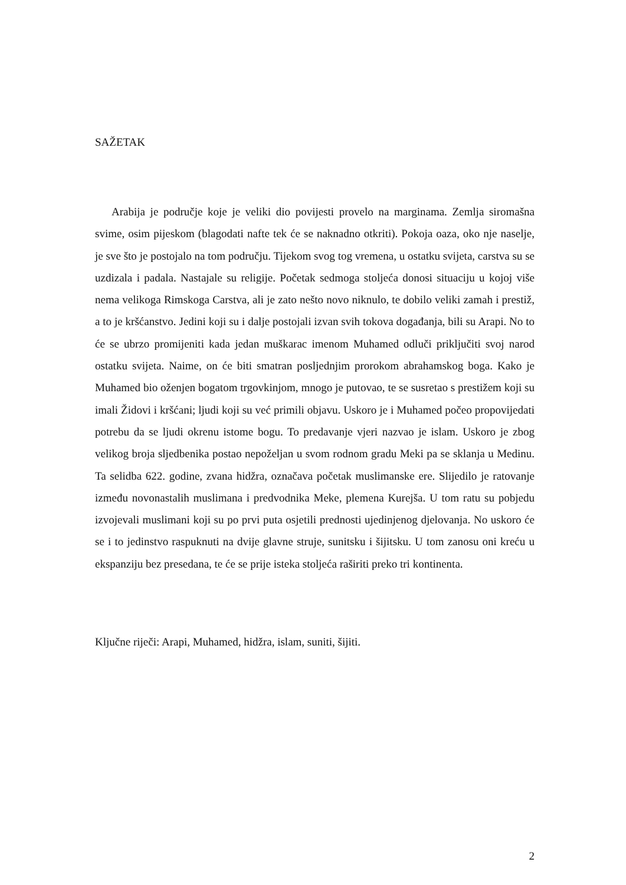SAŽETAK
Arabija je područje koje je veliki dio povijesti provelo na marginama. Zemlja siromašna svime, osim pijeskom (blagodati nafte tek će se naknadno otkriti). Pokoja oaza, oko nje naselje, je sve što je postojalo na tom području. Tijekom svog tog vremena, u ostatku svijeta, carstva su se uzdizala i padala. Nastajale su religije. Početak sedmoga stoljeća donosi situaciju u kojoj više nema velikoga Rimskoga Carstva, ali je zato nešto novo niknulo, te dobilo veliki zamah i prestiž, a to je kršćanstvo. Jedini koji su i dalje postojali izvan svih tokova događanja, bili su Arapi. No to će se ubrzo promijeniti kada jedan muškarac imenom Muhamed odluči priključiti svoj narod ostatku svijeta. Naime, on će biti smatran posljednjim prorokom abrahamskog boga. Kako je Muhamed bio oženjen bogatom trgovkinjom, mnogo je putovao, te se susretao s prestižem koji su imali Židovi i kršćani; ljudi koji su već primili objavu. Uskoro je i Muhamed počeo propovijedati potrebu da se ljudi okrenu istome bogu. To predavanje vjeri nazvao je islam. Uskoro je zbog velikog broja sljedbenika postao nepoželjan u svom rodnom gradu Meki pa se sklanja u Medinu. Ta selidba 622. godine, zvana hidžra, označava početak muslimanske ere. Slijedilo je ratovanje između novonastalih muslimana i predvodnika Meke, plemena Kurejša. U tom ratu su pobjedu izvojevali muslimani koji su po prvi puta osjetili prednosti ujedinjenog djelovanja. No uskoro će se i to jedinstvo raspuknuti na dvije glavne struje, sunitsku i šijitsku. U tom zanosu oni kreću u ekspanziju bez presedana, te će se prije isteka stoljeća raširiti preko tri kontinenta.
Ključne riječi: Arapi, Muhamed, hidžra, islam, suniti, šijiti.
2